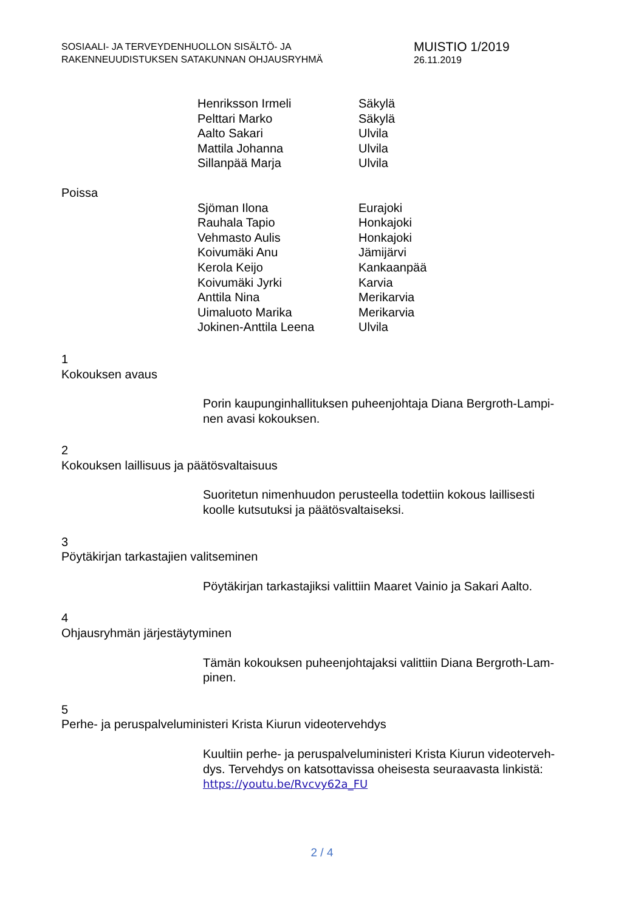SOSIAALI- JA TERVEYDENHUOLLON SISÄLTÖ- JA
RAKENNEUUDISTUKSEN SATAKUNNAN OHJAUSRYHMÄ
MUISTIO 1/2019
26.11.2019
| Henriksson Irmeli | Säkylä |
| Pelttari Marko | Säkylä |
| Aalto Sakari | Ulvila |
| Mattila Johanna | Ulvila |
| Sillanpää Marja | Ulvila |
Poissa
| Sjöman Ilona | Eurajoki |
| Rauhala Tapio | Honkajoki |
| Vehmasto Aulis | Honkajoki |
| Koivumäki Anu | Jämijärvi |
| Kerola Keijo | Kankaanpää |
| Koivumäki Jyrki | Karvia |
| Anttila Nina | Merikarvia |
| Uimaluoto Marika | Merikarvia |
| Jokinen-Anttila Leena | Ulvila |
1
Kokouksen avaus
Porin kaupunginhallituksen puheenjohtaja Diana Bergroth-Lampi-
nen avasi kokouksen.
2
Kokouksen laillisuus ja päätösvaltaisuus
Suoritetun nimenhuudon perusteella todettiin kokous laillisesti
koolle kutsutuksi ja päätösvaltaiseksi.
3
Pöytäkirjan tarkastajien valitseminen
Pöytäkirjan tarkastajiksi valittiin Maaret Vainio ja Sakari Aalto.
4
Ohjausryhmän järjestäytyminen
Tämän kokouksen puheenjohtajaksi valittiin Diana Bergroth-Lam-
pinen.
5
Perhe- ja peruspalveluministeri Krista Kiurun videotervehdys
Kuultiin perhe- ja peruspalveluministeri Krista Kiurun videoterveh-
dys. Tervehdys on katsottavissa oheisesta seuraavasta linkistä:
https://youtu.be/Rvcvy62a_FU
2 / 4